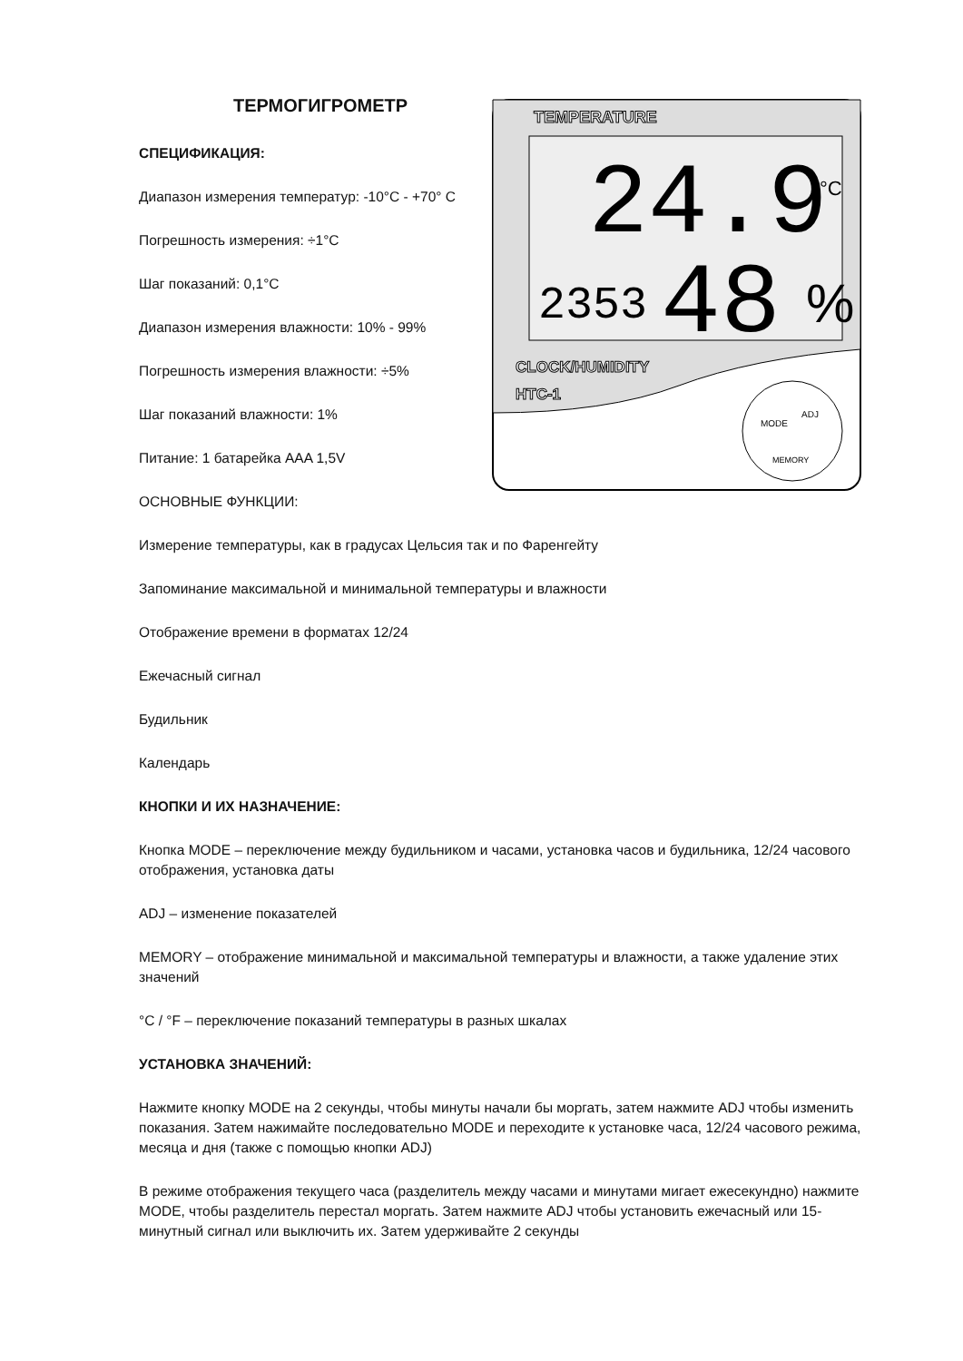ТЕРМОГИГРОМЕТР
СПЕЦИФИКАЦИЯ:
Диапазон измерения температур: -10°C - +70° C
Погрешность измерения: ÷1°C
Шаг показаний: 0,1°C
Диапазон измерения влажности: 10% - 99%
Погрешность измерения влажности: ÷5%
Шаг показаний влажности: 1%
Питание: 1 батарейка AAA 1,5V
ОСНОВНЫЕ ФУНКЦИИ:
TEMPERATURE
24.9
°C
2353
48
%
CLOCK/HUMIDITY
HTC-1
MODE
ADJ
MEMORY
Измерение температуры, как в градусах Цельсия так и по Фаренгейту
Запоминание максимальной и минимальной температуры и влажности
Отображение времени в форматах 12/24
Ежечасный сигнал
Будильник
Календарь
КНОПКИ И ИХ НАЗНАЧЕНИЕ:
Кнопка MODE – переключение между будильником и часами, установка часов и будильника, 12/24 часового отображения, установка даты
ADJ – изменение показателей
MEMORY – отображение минимальной и максимальной температуры и влажности, а также удаление этих значений
°C / °F – переключение показаний температуры в разных шкалах
УСТАНОВКА ЗНАЧЕНИЙ:
Нажмите кнопку MODE на 2 секунды, чтобы минуты начали бы моргать, затем нажмите ADJ чтобы изменить показания. Затем нажимайте последовательно MODE и переходите к установке часа, 12/24 часового режима, месяца и дня (также с помощью кнопки ADJ)
В режиме отображения текущего часа (разделитель между часами и минутами мигает ежесекундно) нажмите MODE, чтобы разделитель перестал моргать. Затем нажмите ADJ чтобы установить ежечасный или 15-минутный сигнал или выключить их. Затем удерживайте 2 секунды